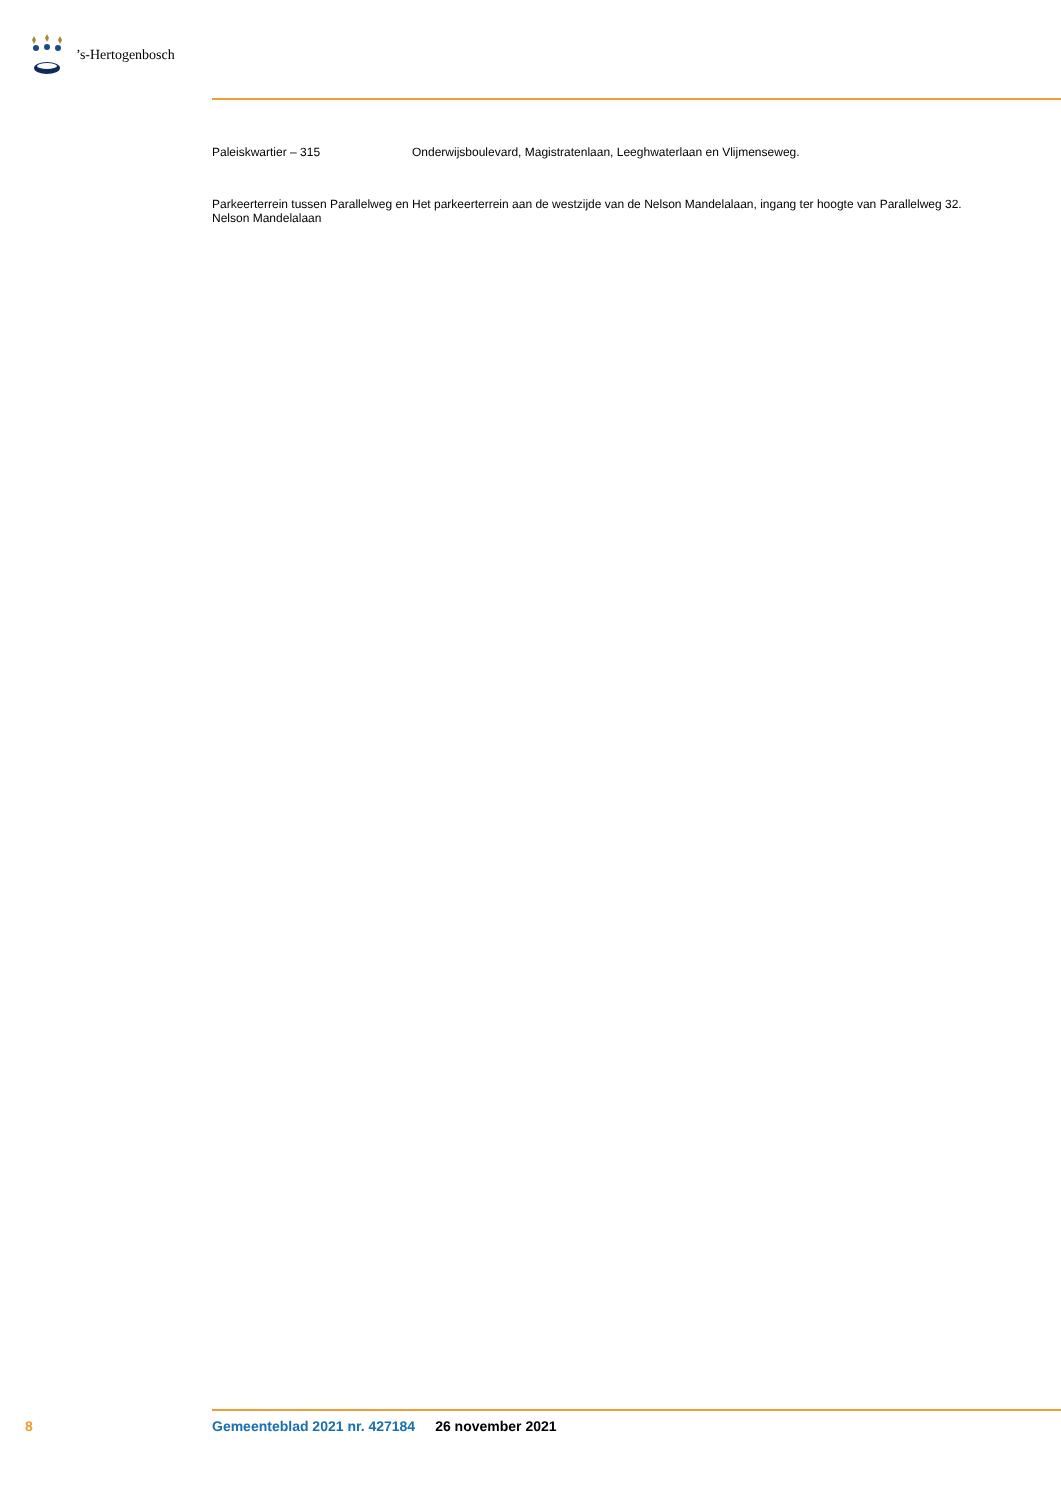’s-Hertogenbosch
| Paleiskwartier – 315 | Onderwijsboulevard, Magistratenlaan, Leeghwaterlaan en Vlijmenseweg. |
| Parkeerterrein tussen Parallelweg en Nelson Mandelalaan | Het parkeerterrein aan de westzijde van de Nelson Mandelalaan, ingang ter hoogte van Parallelweg 32. |
8 Gemeenteblad 2021 nr. 427184 26 november 2021